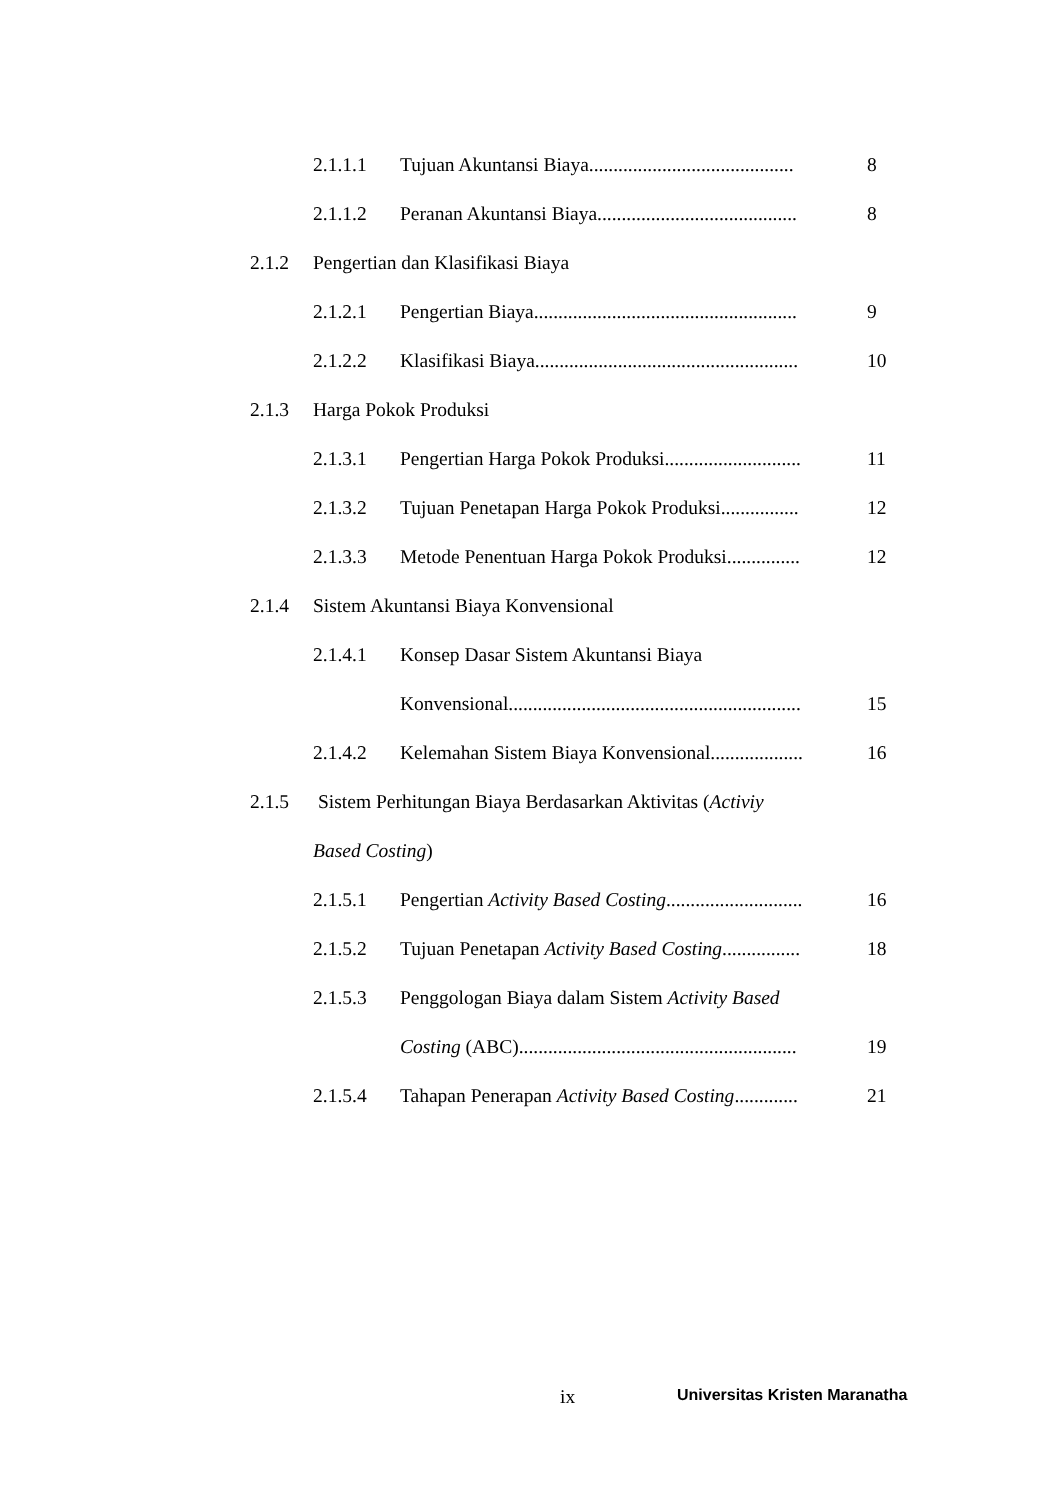2.1.1.1 Tujuan Akuntansi Biaya.......................................... 8
2.1.1.2 Peranan Akuntansi Biaya......................................... 8
2.1.2 Pengertian dan Klasifikasi Biaya
2.1.2.1 Pengertian Biaya...................................................... 9
2.1.2.2 Klasifikasi Biaya...................................................... 10
2.1.3 Harga Pokok Produksi 2.1.3.1 Pengertian Harga Pokok Produksi............................ 11
2.1.3.2 Tujuan Penetapan Harga Pokok Produksi................ 12
2.1.3.3 Metode Penentuan Harga Pokok Produksi............... 12
2.1.4 Sistem Akuntansi Biaya Konvensional
2.1.4.1 Konsep Dasar Sistem Akuntansi Biaya
Konvensional............................................................ 15
2.1.4.2 Kelemahan Sistem Biaya Konvensional................... 16
2.1.5 Sistem Perhitungan Biaya Berdasarkan Aktivitas (Activiy
Based Costing) 2.1.5.1 Pengertian Activity Based Costing............................ 16
2.1.5.2 Tujuan Penetapan Activity Based Costing................ 18
2.1.5.3 Penggologan Biaya dalam Sistem Activity Based
Costing (ABC)......................................................... 19
2.1.5.4 Tahapan Penerapan Activity Based Costing............. 21
ix Universitas Kristen Maranatha